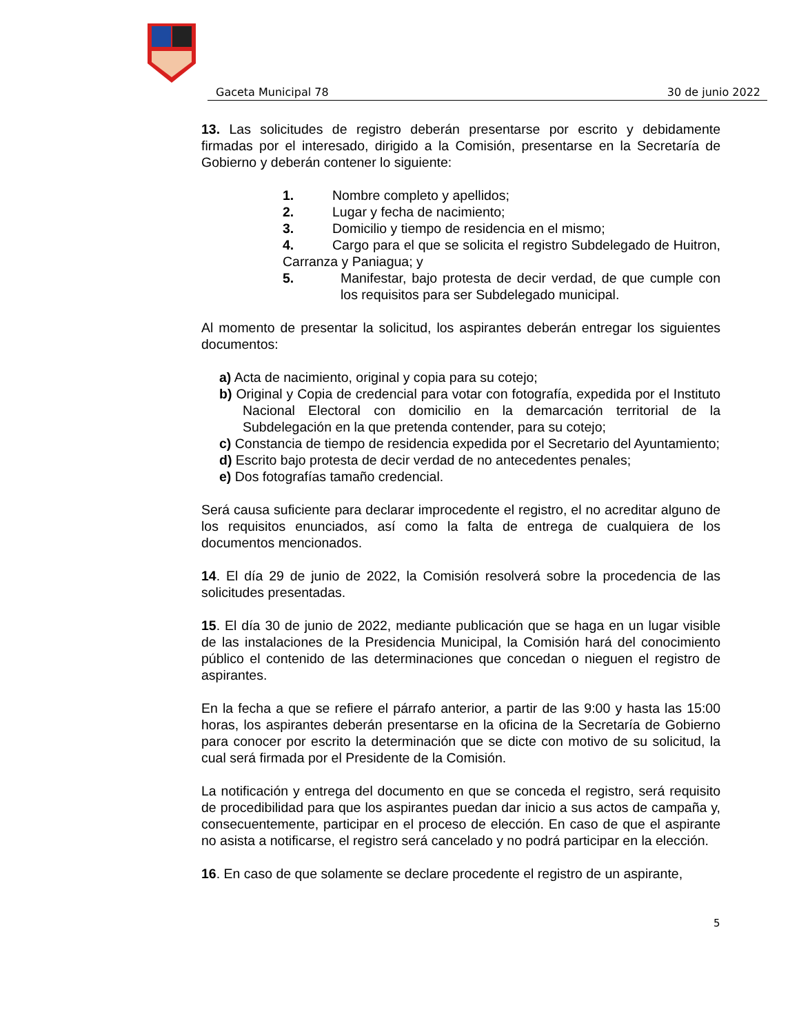Gaceta Municipal 78 30 de junio 2022
13. Las solicitudes de registro deberán presentarse por escrito y debidamente firmadas por el interesado, dirigido a la Comisión, presentarse en la Secretaría de Gobierno y deberán contener lo siguiente:
1. Nombre completo y apellidos;
2. Lugar y fecha de nacimiento;
3. Domicilio y tiempo de residencia en el mismo;
4. Cargo para el que se solicita el registro Subdelegado de Huitron, Carranza y Paniagua; y
5. Manifestar, bajo protesta de decir verdad, de que cumple con los requisitos para ser Subdelegado municipal.
Al momento de presentar la solicitud, los aspirantes deberán entregar los siguientes documentos:
a) Acta de nacimiento, original y copia para su cotejo;
b) Original y Copia de credencial para votar con fotografía, expedida por el Instituto Nacional Electoral con domicilio en la demarcación territorial de la Subdelegación en la que pretenda contender, para su cotejo;
c) Constancia de tiempo de residencia expedida por el Secretario del Ayuntamiento;
d) Escrito bajo protesta de decir verdad de no antecedentes penales;
e) Dos fotografías tamaño credencial.
Será causa suficiente para declarar improcedente el registro, el no acreditar alguno de los requisitos enunciados, así como la falta de entrega de cualquiera de los documentos mencionados.
14. El día 29 de junio de 2022, la Comisión resolverá sobre la procedencia de las solicitudes presentadas.
15. El día 30 de junio de 2022, mediante publicación que se haga en un lugar visible de las instalaciones de la Presidencia Municipal, la Comisión hará del conocimiento público el contenido de las determinaciones que concedan o nieguen el registro de aspirantes.
En la fecha a que se refiere el párrafo anterior, a partir de las 9:00 y hasta las 15:00 horas, los aspirantes deberán presentarse en la oficina de la Secretaría de Gobierno para conocer por escrito la determinación que se dicte con motivo de su solicitud, la cual será firmada por el Presidente de la Comisión.
La notificación y entrega del documento en que se conceda el registro, será requisito de procedibilidad para que los aspirantes puedan dar inicio a sus actos de campaña y, consecuentemente, participar en el proceso de elección. En caso de que el aspirante no asista a notificarse, el registro será cancelado y no podrá participar en la elección.
16. En caso de que solamente se declare procedente el registro de un aspirante,
5